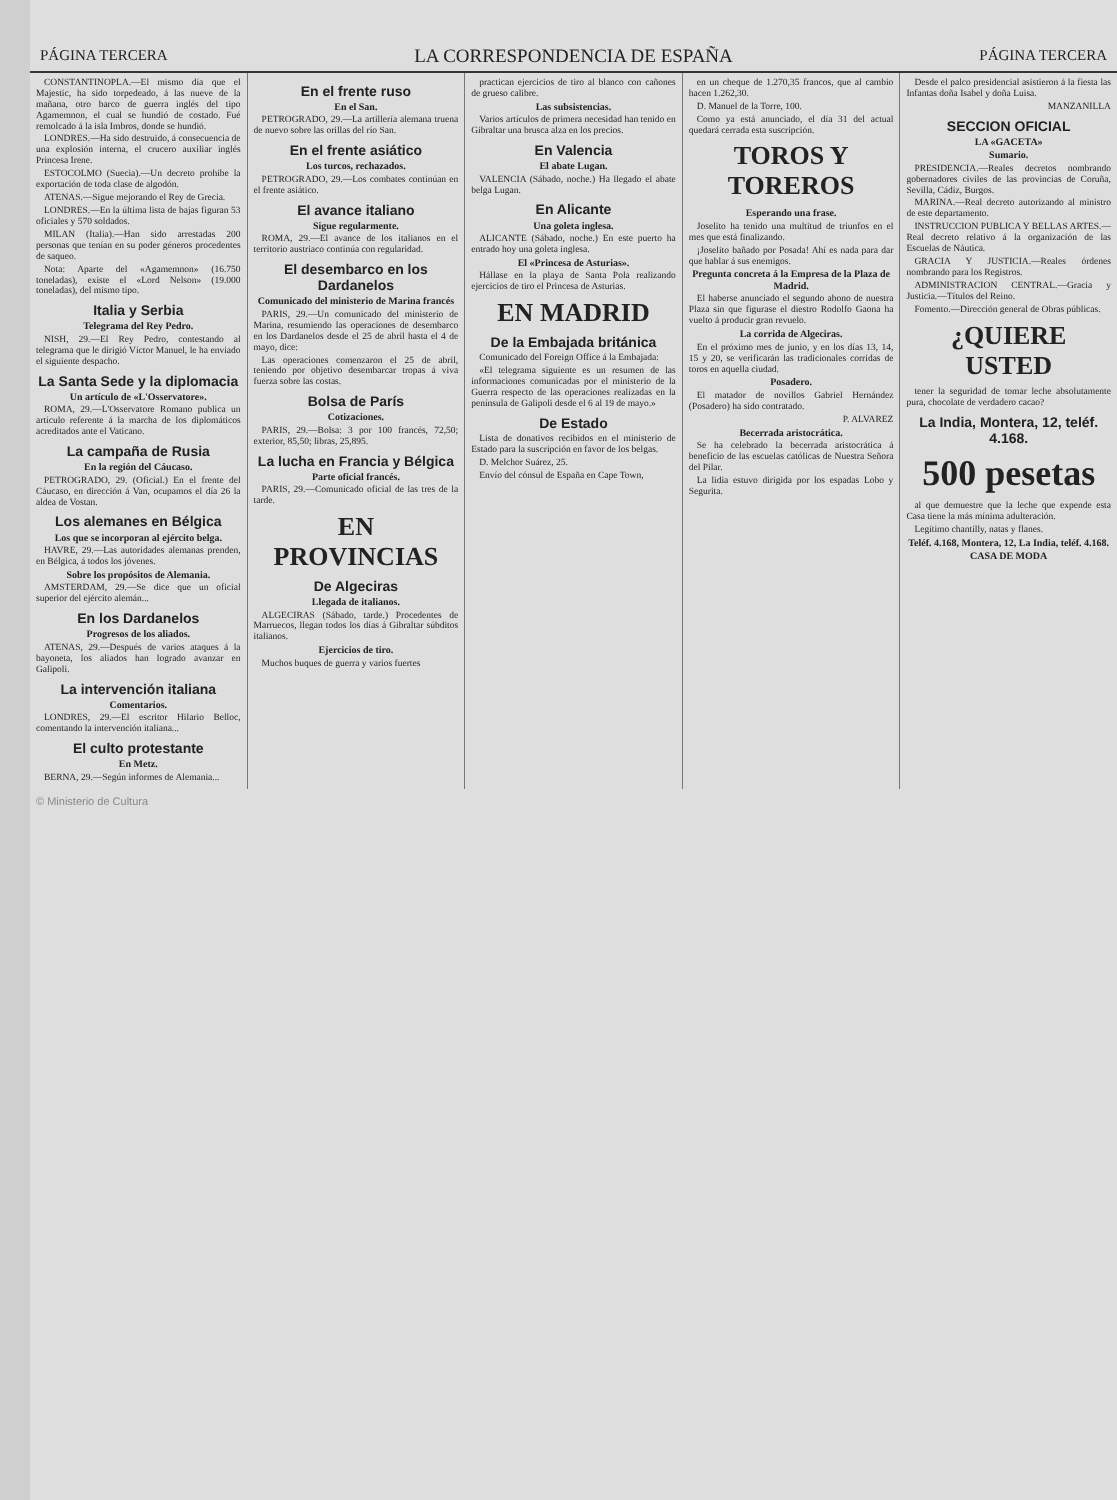PÁGINA TERCERA LA CORRESPONDENCIA DE ESPAÑA PÁGINA TERCERA
CONSTANTINOPLA.—El mismo día que el Majestic, ha sido torpedeado, á las nueve de la mañana, otro barco de guerra inglés del tipo Agamemnon, el cual se hundió de costado. Fué remolcado á la isla Imbros, donde se hundió.
LONDRES.—Ha sido destruido, á consecuencia de una explosión interna, el crucero auxiliar inglés Princesa Irene.
ESTOCOLMO (Suecia).—Un decreto prohibe la exportación de toda clase de algodón.
ATENAS.—Sigue mejorando el Rey de Grecia.
LONDRES.—En la última lista de bajas figuran 53 oficiales y 570 soldados.
MILAN (Italia).—Han sido arrestadas 200 personas que tenían en su poder géneros procedentes de saqueo.
Nota: Aparte del «Agamemnon» (16.750 toneladas), existe el «Lord Nelson» (19.000 toneladas), del mismo tipo.
Italia y Serbia
Telegrama del Rey Pedro.
NISH, 29.—El Rey Pedro, contestando al telegrama que le dirigió Víctor Manuel, le ha enviado el siguiente despacho.
La Santa Sede y la diplomacia
Un artículo de «L'Osservatore».
ROMA, 29.—L'Osservatore Romano publica un artículo referente á la marcha de los diplomáticos acreditados ante el Vaticano.
La campaña de Rusia
En la región del Cáucaso.
PETROGRADO, 29. (Oficial.) En el frente del Cáucaso, en dirección á Van, ocupamos el día 26 la aldea de Vostan.
Los alemanes en Bélgica
Los que se incorporan al ejército belga.
HAVRE, 29.—Las autoridades alemanas prenden, en Bélgica, á todos los jóvenes.
Sobre los propósitos de Alemania.
AMSTERDAM, 29.—Se dice que un oficial superior del ejército alemán...
En los Dardanelos
Progresos de los aliados.
ATENAS, 29.—Después de varios ataques á la bayoneta, los aliados han logrado avanzar en Galipoli.
La intervención italiana
Comentarios.
LONDRES, 29.—El escritor Hilario Belloc, comentando la intervención italiana...
El culto protestante
En Metz.
BERNA, 29.—Según informes de Alemania...
En el frente ruso
En el San.
PETROGRADO, 29.—La artillería alemana truena de nuevo sobre las orillas del río San.
En el frente asiático
Los turcos, rechazados.
PETROGRADO, 29.—Los combates continúan en el frente asiático.
El avance italiano
Sigue regularmente.
ROMA, 29.—El avance de los italianos en el territorio austriaco continúa con regularidad.
El desembarco en los Dardanelos
Comunicado del ministerio de Marina francés
PARIS, 29.—Un comunicado del ministerio de Marina, resumiendo las operaciones de desembarco en los Dardanelos desde el 25 de abril hasta el 4 de mayo, dice:
Las operaciones comenzaron el 25 de abril, teniendo por objetivo desembarcar tropas á viva fuerza sobre las costas.
Bolsa de París
Cotizaciones.
PARIS, 29.—Bolsa: 3 por 100 francés, 72,50; exterior, 85,50; libras, 25,895.
La lucha en Francia y Bélgica
Parte oficial francés.
PARIS, 29.—Comunicado oficial de las tres de la tarde.
EN PROVINCIAS
De Algeciras
Llegada de italianos.
ALGECIRAS (Sábado, tarde.) Procedentes de Marruecos, llegan todos los días á Gibraltar súbditos italianos.
Ejercicios de tiro.
Muchos buques de guerra y varios fuertes
practican ejercicios de tiro al blanco con cañones de grueso calibre.
Las subsistencias.
Varios artículos de primera necesidad han tenido en Gibraltar una brusca alza en los precios.
En Valencia
El abate Lugan.
VALENCIA (Sábado, noche.) Ha llegado el abate belga Lugan.
En Alicante
Una goleta inglesa.
ALICANTE (Sábado, noche.) En este puerto ha entrado hoy una goleta inglesa.
El «Princesa de Asturias».
Hállase en la playa de Santa Pola realizando ejercicios de tiro el Princesa de Asturias.
EN MADRID
De la Embajada británica
Comunicado del Foreign Office á la Embajada:
«El telegrama siguiente es un resumen de las informaciones comunicadas por el ministerio de la Guerra respecto de las operaciones realizadas en la península de Galipoli desde el 6 al 19 de mayo.»
De Estado
Lista de donativos recibidos en el ministerio de Estado para la suscripción en favor de los belgas.
D. Melchor Suárez, 25.
Envío del cónsul de España en Cape Town,
en un cheque de 1.270,35 francos, que al cambio hacen 1.262,30.
D. Manuel de la Torre, 100.
Como ya está anunciado, el día 31 del actual quedará cerrada esta suscripción.
TOROS Y TOREROS
Esperando una frase.
Joselito ha tenido una multitud de triunfos en el mes que está finalizando.
¡Joselito bañado por Posada! Ahí es nada para dar que hablar á sus enemigos.
Pregunta concreta á la Empresa de la Plaza de Madrid.
El haberse anunciado el segundo abono de nuestra Plaza sin que figurase el diestro Rodolfo Gaona ha vuelto á producir gran revuelo.
La corrida de Algeciras.
En el próximo mes de junio, y en los días 13, 14, 15 y 20, se verificarán las tradicionales corridas de toros en aquella ciudad.
Posadero.
El matador de novillos Gabriel Hernández (Posadero) ha sido contratado.
P. ALVAREZ
Becerrada aristocrática.
Se ha celebrado la becerrada aristocrática á beneficio de las escuelas católicas de Nuestra Señora del Pilar.
La lidia estuvo dirigida por los espadas Lobo y Segurita.
Desde el palco presidencial asistieron á la fiesta las Infantas doña Isabel y doña Luisa.
MANZANILLA
SECCION OFICIAL
LA «GACETA»
Sumario.
PRESIDENCIA.—Reales decretos nombrando gobernadores civiles de las provincias de Coruña, Sevilla, Cádiz, Burgos.
MARINA.—Real decreto autorizando al ministro de este departamento.
INSTRUCCION PUBLICA Y BELLAS ARTES.—Real decreto relativo á la organización de las Escuelas de Náutica.
GRACIA Y JUSTICIA.—Reales órdenes nombrando para los Registros.
ADMINISTRACION CENTRAL.—Gracia y Justicia.—Títulos del Reino.
Fomento.—Dirección general de Obras públicas.
¿QUIERE USTED
tener la seguridad de tomar leche absolutamente pura, chocolate de verdadero cacao?
La India, Montera, 12, teléf. 4.168.
500 pesetas
al que demuestre que la leche que expende esta Casa tiene la más mínima adulteración.
Legítimo chantilly, natas y flanes.
Teléf. 4.168, Montera, 12, La India, teléf. 4.168.
CASA DE MODA
© Ministerio de Cultura